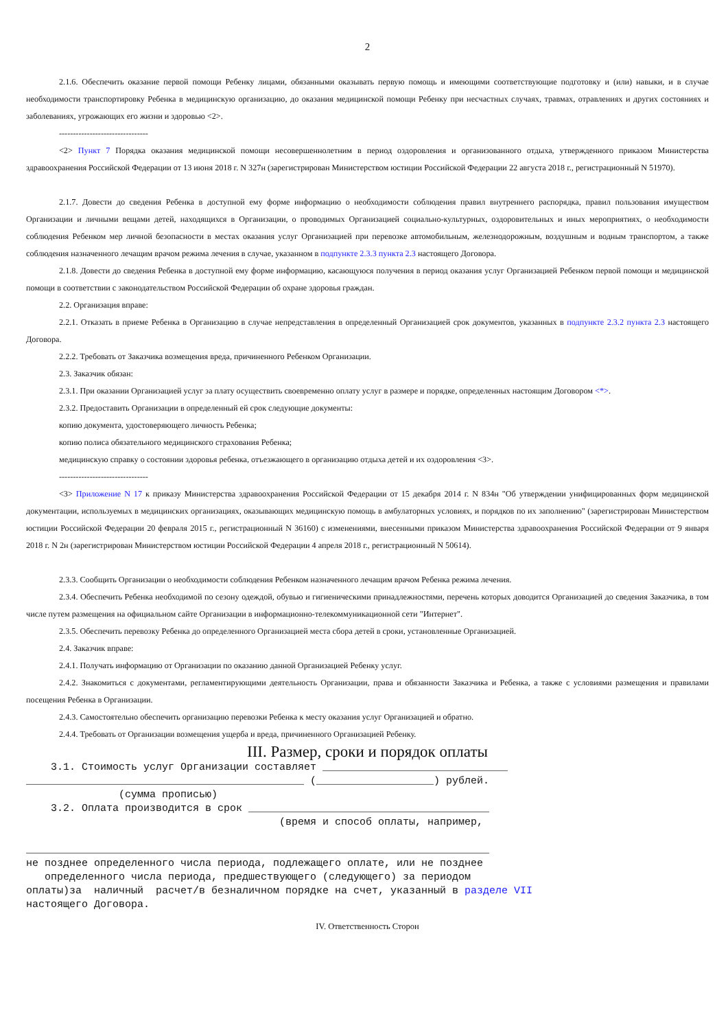2
2.1.6. Обеспечить оказание первой помощи Ребенку лицами, обязанными оказывать первую помощь и имеющими соответствующие подготовку и (или) навыки, и в случае необходимости транспортировку Ребенка в медицинскую организацию, до оказания медицинской помощи Ребенку при несчастных случаях, травмах, отравлениях и других состояниях и заболеваниях, угрожающих его жизни и здоровью <2>.
--------------------------------
<2> Пункт 7 Порядка оказания медицинской помощи несовершеннолетним в период оздоровления и организованного отдыха, утвержденного приказом Министерства здравоохранения Российской Федерации от 13 июня 2018 г. N 327н (зарегистрирован Министерством юстиции Российской Федерации 22 августа 2018 г., регистрационный N 51970).
2.1.7. Довести до сведения Ребенка в доступной ему форме информацию о необходимости соблюдения правил внутреннего распорядка, правил пользования имуществом Организации и личными вещами детей, находящихся в Организации, о проводимых Организацией социально-культурных, оздоровительных и иных мероприятиях, о необходимости соблюдения Ребенком мер личной безопасности в местах оказания услуг Организацией при перевозке автомобильным, железнодорожным, воздушным и водным транспортом, а также соблюдения назначенного лечащим врачом режима лечения в случае, указанном в подпункте 2.3.3 пункта 2.3 настоящего Договора.
2.1.8. Довести до сведения Ребенка в доступной ему форме информацию, касающуюся получения в период оказания услуг Организацией Ребенком первой помощи и медицинской помощи в соответствии с законодательством Российской Федерации об охране здоровья граждан.
2.2. Организация вправе:
2.2.1. Отказать в приеме Ребенка в Организацию в случае непредставления в определенный Организацией срок документов, указанных в подпункте 2.3.2 пункта 2.3 настоящего Договора.
2.2.2. Требовать от Заказчика возмещения вреда, причиненного Ребенком Организации.
2.3. Заказчик обязан:
2.3.1. При оказании Организацией услуг за плату осуществить своевременно оплату услуг в размере и порядке, определенных настоящим Договором <*>.
2.3.2. Предоставить Организации в определенный ей срок следующие документы:
копию документа, удостоверяющего личность Ребенка;
копию полиса обязательного медицинского страхования Ребенка;
медицинскую справку о состоянии здоровья ребенка, отъезжающего в организацию отдыха детей и их оздоровления <3>.
--------------------------------
<3> Приложение N 17 к приказу Министерства здравоохранения Российской Федерации от 15 декабря 2014 г. N 834н "Об утверждении унифицированных форм медицинской документации, используемых в медицинских организациях, оказывающих медицинскую помощь в амбулаторных условиях, и порядков по их заполнению" (зарегистрирован Министерством юстиции Российской Федерации 20 февраля 2015 г., регистрационный N 36160) с изменениями, внесенными приказом Министерства здравоохранения Российской Федерации от 9 января 2018 г. N 2н (зарегистрирован Министерством юстиции Российской Федерации 4 апреля 2018 г., регистрационный N 50614).
2.3.3. Сообщить Организации о необходимости соблюдения Ребенком назначенного лечащим врачом Ребенка режима лечения.
2.3.4. Обеспечить Ребенка необходимой по сезону одеждой, обувью и гигиеническими принадлежностями, перечень которых доводится Организацией до сведения Заказчика, в том числе путем размещения на официальном сайте Организации в информационно-телекоммуникационной сети "Интернет".
2.3.5. Обеспечить перевозку Ребенка до определенного Организацией места сбора детей в сроки, установленные Организацией.
2.4. Заказчик вправе:
2.4.1. Получать информацию от Организации по оказанию данной Организацией Ребенку услуг.
2.4.2. Знакомиться с документами, регламентирующими деятельность Организации, права и обязанности Заказчика и Ребенка, а также с условиями размещения и правилами посещения Ребенка в Организации.
2.4.3. Самостоятельно обеспечить организацию перевозки Ребенка к месту оказания услуг Организацией и обратно.
2.4.4. Требовать от Организации возмещения ущерба и вреда, причиненного Организацией Ребенку.
III. Размер, сроки и порядок оплаты
    3.1. Стоимость услуг Организации составляет ______________________________
_____________________________________________ (___________________) рублей.
               (сумма прописью)
    3.2. Оплата производится в срок _______________________________________
                                         (время и способ оплаты, например,

___________________________________________________________________________
не позднее определенного числа периода, подлежащего оплате, или не позднее
   определенного числа периода, предшествующего (следующего) за периодом
оплаты)за  наличный  расчет/в безналичном порядке на счет, указанный в разделе VII
настоящего Договора.
IV. Ответственность Сторон